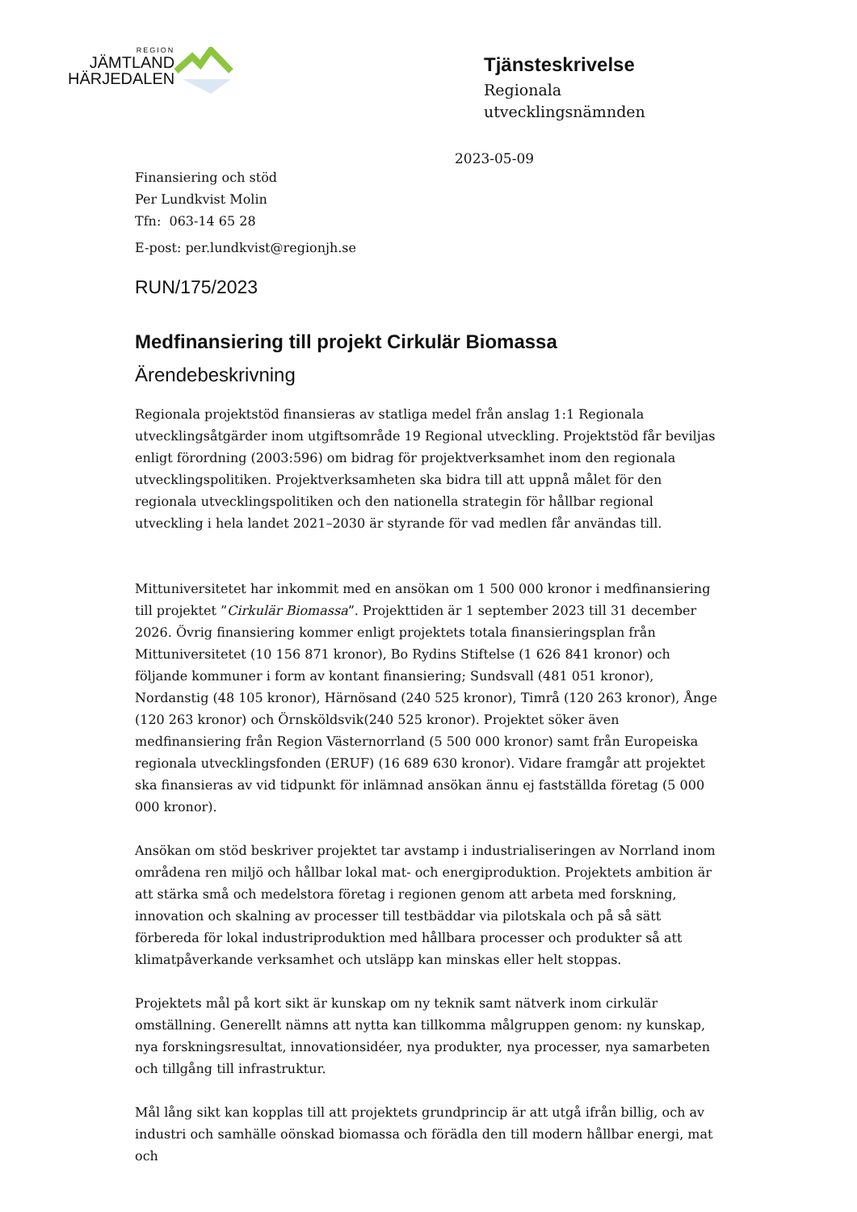REGION
JÄMTLAND
HÄRJEDALEN
Tjänsteskrivelse
Regionala
utvecklingsnämnden
2023-05-09
Finansiering och stöd
Per Lundkvist Molin
Tfn: 063-14 65 28
E-post: per.lundkvist@regionjh.se
RUN/175/2023
Medfinansiering till projekt Cirkulär Biomassa
Ärendebeskrivning
Regionala projektstöd finansieras av statliga medel från anslag 1:1 Regionala utvecklingsåtgärder inom utgiftsområde 19 Regional utveckling. Projektstöd får beviljas enligt förordning (2003:596) om bidrag för projektverksamhet inom den regionala utvecklingspolitiken. Projektverksamheten ska bidra till att uppnå målet för den regionala utvecklingspolitiken och den nationella strategin för hållbar regional utveckling i hela landet 2021–2030 är styrande för vad medlen får användas till.
Mittuniversitetet har inkommit med en ansökan om 1 500 000 kronor i medfinansiering till projektet ”Cirkulär Biomassa”. Projekttiden är 1 september 2023 till 31 december 2026. Övrig finansiering kommer enligt projektets totala finansieringsplan från Mittuniversitetet (10 156 871 kronor), Bo Rydins Stiftelse (1 626 841 kronor) och följande kommuner i form av kontant finansiering; Sundsvall (481 051 kronor), Nordanstig (48 105 kronor), Härnösand (240 525 kronor), Timrå (120 263 kronor), Ånge (120 263 kronor) och Örnsköldsvik(240 525 kronor). Projektet söker även medfinansiering från Region Västernorrland (5 500 000 kronor) samt från Europeiska regionala utvecklingsfonden (ERUF) (16 689 630 kronor). Vidare framgår att projektet ska finansieras av vid tidpunkt för inlämnad ansökan ännu ej fastställda företag (5 000 000 kronor).
Ansökan om stöd beskriver projektet tar avstamp i industrialiseringen av Norrland inom områdena ren miljö och hållbar lokal mat- och energiproduktion. Projektets ambition är att stärka små och medelstora företag i regionen genom att arbeta med forskning, innovation och skalning av processer till testbäddar via pilotskala och på så sätt förbereda för lokal industriproduktion med hållbara processer och produkter så att klimatpåverkande verksamhet och utsläpp kan minskas eller helt stoppas.
Projektets mål på kort sikt är kunskap om ny teknik samt nätverk inom cirkulär omställning. Generellt nämns att nytta kan tillkomma målgruppen genom: ny kunskap, nya forskningsresultat, innovationsidéer, nya produkter, nya processer, nya samarbeten och tillgång till infrastruktur.
Mål lång sikt kan kopplas till att projektets grundprincip är att utgå ifrån billig, och av industri och samhälle oönskad biomassa och förädla den till modern hållbar energi, mat och